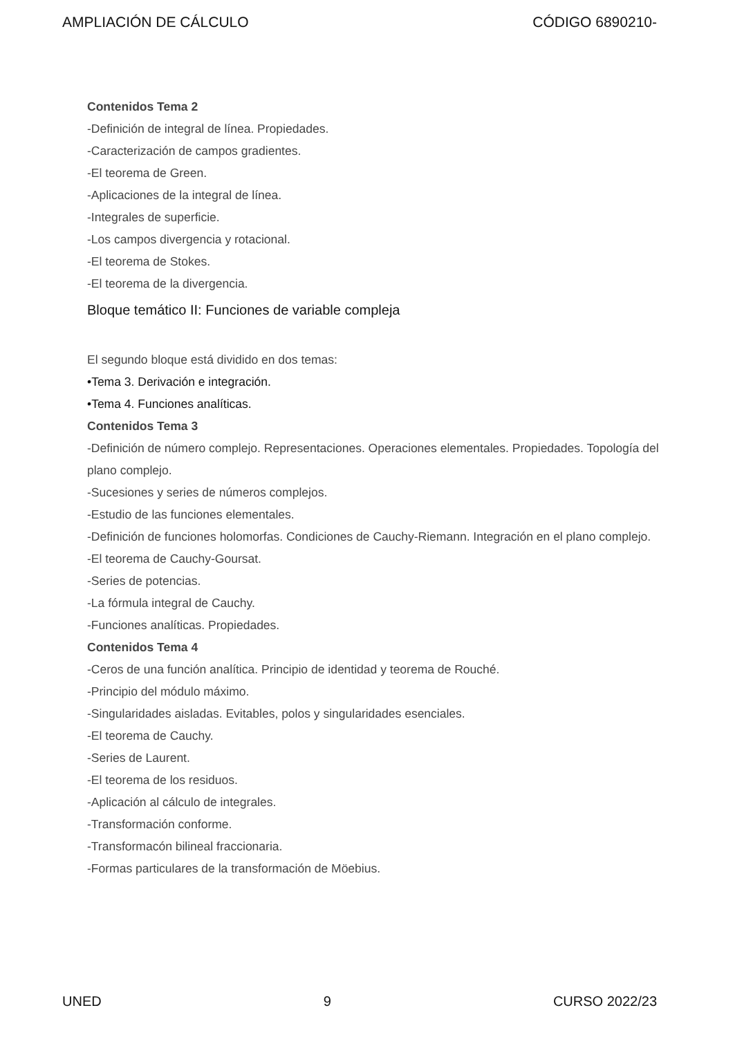AMPLIACIÓN DE CÁLCULO CÓDIGO 6890210-
Contenidos Tema 2
-Definición de integral de línea. Propiedades.
-Caracterización de campos gradientes.
-El teorema de Green.
-Aplicaciones de la integral de línea.
-Integrales de superficie.
-Los campos divergencia y rotacional.
-El teorema de Stokes.
-El teorema de la divergencia.
Bloque temático II: Funciones de variable compleja
El segundo bloque está dividido en dos temas:
•Tema 3. Derivación e integración.
•Tema 4. Funciones analíticas.
Contenidos Tema 3
-Definición de número complejo. Representaciones. Operaciones elementales. Propiedades. Topología del plano complejo.
-Sucesiones y series de números complejos.
-Estudio de las funciones elementales.
-Definición de funciones holomorfas. Condiciones de Cauchy-Riemann. Integración en el plano complejo.
-El teorema de Cauchy-Goursat.
-Series de potencias.
-La fórmula integral de Cauchy.
-Funciones analíticas. Propiedades.
Contenidos Tema 4
-Ceros de una función analítica. Principio de identidad y teorema de Rouché.
-Principio del módulo máximo.
-Singularidades aisladas. Evitables, polos y singularidades esenciales.
-El teorema de Cauchy.
-Series de Laurent.
-El teorema de los residuos.
-Aplicación al cálculo de integrales.
-Transformación conforme.
-Transformacón bilineal fraccionaria.
-Formas particulares de la transformación de Möebius.
UNED 9 CURSO 2022/23